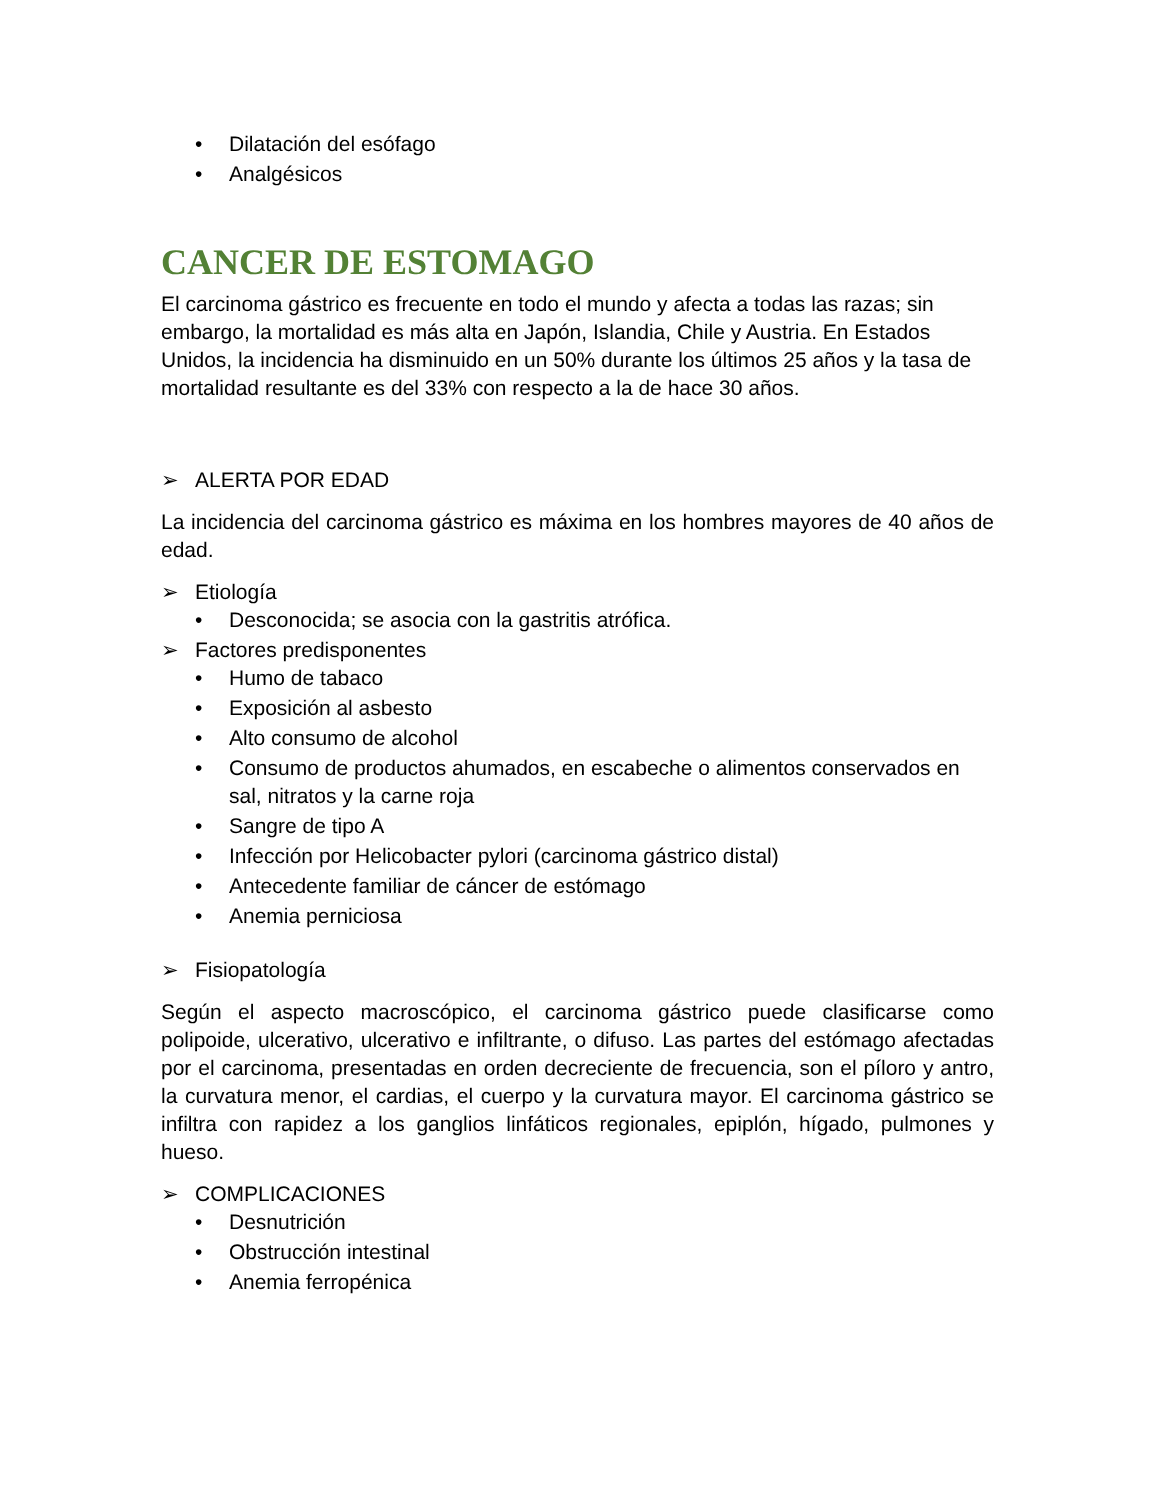• Dilatación del esófago
• Analgésicos
CANCER DE ESTOMAGO
El carcinoma gástrico es frecuente en todo el mundo y afecta a todas las razas; sin embargo, la mortalidad es más alta en Japón, Islandia, Chile y Austria. En Estados Unidos, la incidencia ha disminuido en un 50% durante los últimos 25 años y la tasa de mortalidad resultante es del 33% con respecto a la de hace 30 años.
➢ ALERTA POR EDAD
La incidencia del carcinoma gástrico es máxima en los hombres mayores de 40 años de edad.
➢ Etiología
• Desconocida; se asocia con la gastritis atrófica.
➢ Factores predisponentes
• Humo de tabaco
• Exposición al asbesto
• Alto consumo de alcohol
• Consumo de productos ahumados, en escabeche o alimentos conservados en sal, nitratos y la carne roja
• Sangre de tipo A
• Infección por Helicobacter pylori (carcinoma gástrico distal)
• Antecedente familiar de cáncer de estómago
• Anemia perniciosa
➢ Fisiopatología
Según el aspecto macroscópico, el carcinoma gástrico puede clasificarse como polipoide, ulcerativo, ulcerativo e infiltrante, o difuso. Las partes del estómago afectadas por el carcinoma, presentadas en orden decreciente de frecuencia, son el píloro y antro, la curvatura menor, el cardias, el cuerpo y la curvatura mayor. El carcinoma gástrico se infiltra con rapidez a los ganglios linfáticos regionales, epiplón, hígado, pulmones y hueso.
➢ COMPLICACIONES
• Desnutrición
• Obstrucción intestinal
• Anemia ferropénica